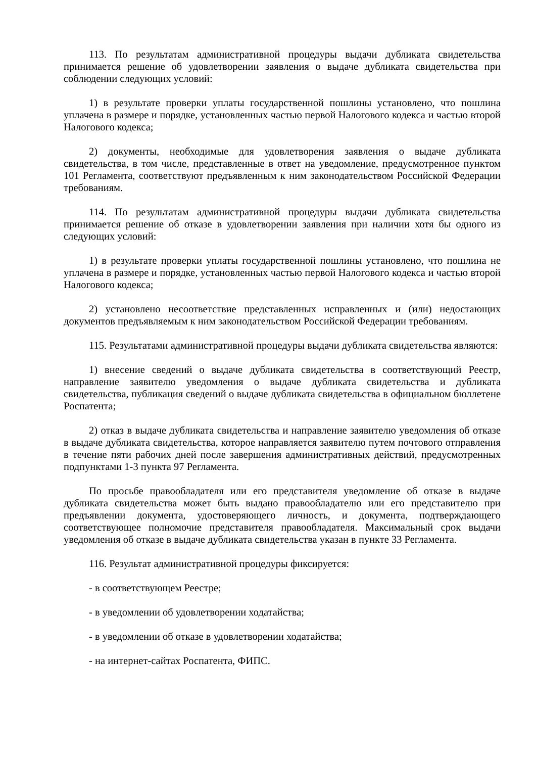113. По результатам административной процедуры выдачи дубликата свидетельства принимается решение об удовлетворении заявления о выдаче дубликата свидетельства при соблюдении следующих условий:
1) в результате проверки уплаты государственной пошлины установлено, что пошлина уплачена в размере и порядке, установленных частью первой Налогового кодекса и частью второй Налогового кодекса;
2) документы, необходимые для удовлетворения заявления о выдаче дубликата свидетельства, в том числе, представленные в ответ на уведомление, предусмотренное пунктом 101 Регламента, соответствуют предъявленным к ним законодательством Российской Федерации требованиям.
114. По результатам административной процедуры выдачи дубликата свидетельства принимается решение об отказе в удовлетворении заявления при наличии хотя бы одного из следующих условий:
1) в результате проверки уплаты государственной пошлины установлено, что пошлина не уплачена в размере и порядке, установленных частью первой Налогового кодекса и частью второй Налогового кодекса;
2) установлено несоответствие представленных исправленных и (или) недостающих документов предъявляемым к ним законодательством Российской Федерации требованиям.
115. Результатами административной процедуры выдачи дубликата свидетельства являются:
1) внесение сведений о выдаче дубликата свидетельства в соответствующий Реестр, направление заявителю уведомления о выдаче дубликата свидетельства и дубликата свидетельства, публикация сведений о выдаче дубликата свидетельства в официальном бюллетене Роспатента;
2) отказ в выдаче дубликата свидетельства и направление заявителю уведомления об отказе в выдаче дубликата свидетельства, которое направляется заявителю путем почтового отправления в течение пяти рабочих дней после завершения административных действий, предусмотренных подпунктами 1-3 пункта 97 Регламента.
По просьбе правообладателя или его представителя уведомление об отказе в выдаче дубликата свидетельства может быть выдано правообладателю или его представителю при предъявлении документа, удостоверяющего личность, и документа, подтверждающего соответствующее полномочие представителя правообладателя. Максимальный срок выдачи уведомления об отказе в выдаче дубликата свидетельства указан в пункте 33 Регламента.
116. Результат административной процедуры фиксируется:
- в соответствующем Реестре;
- в уведомлении об удовлетворении ходатайства;
- в уведомлении об отказе в удовлетворении ходатайства;
- на интернет-сайтах Роспатента, ФИПС.